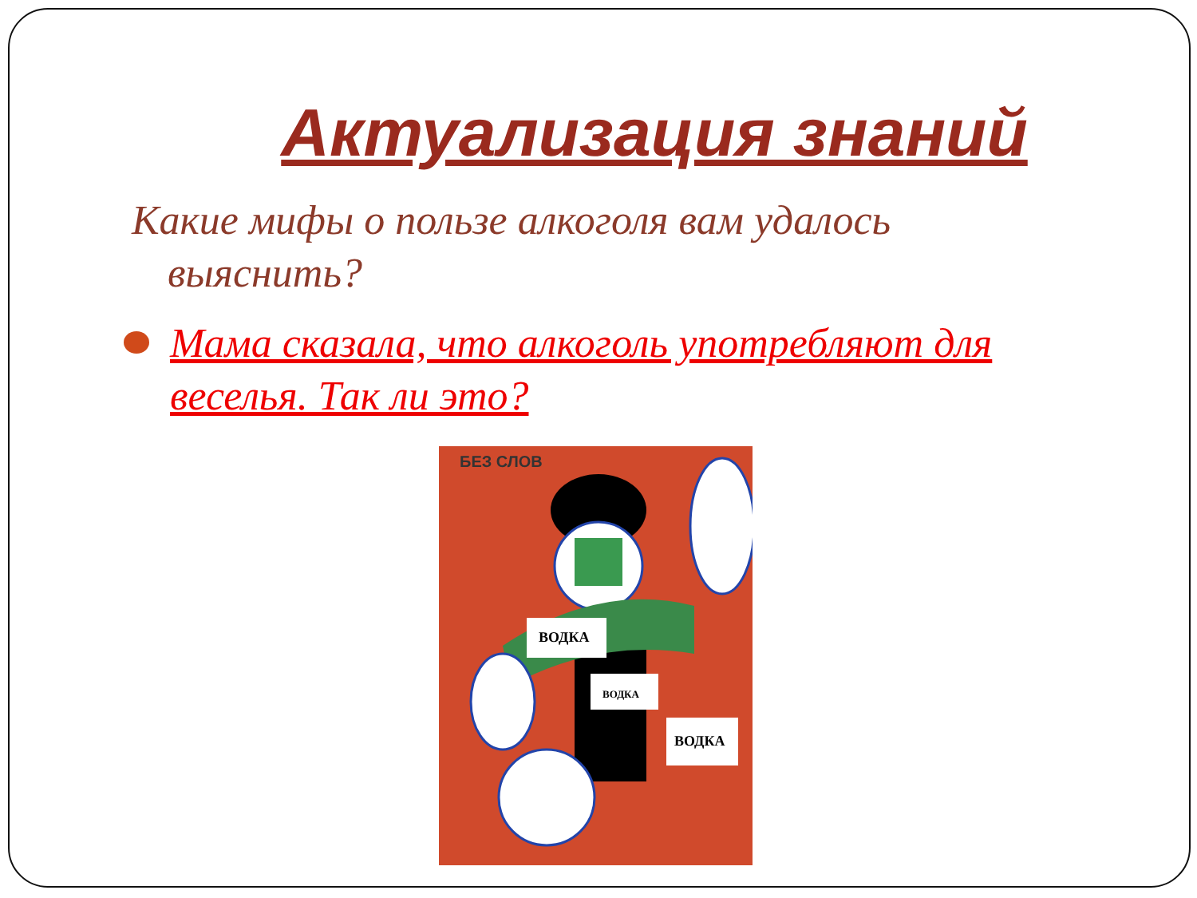Актуализация знаний
Какие мифы о пользе алкоголя вам удалось выяснить?
Мама сказала, что алкоголь употребляют для веселья. Так ли это?
БЕЗ СЛОВ
ВОДКА
ВОДКА
ВОДКА